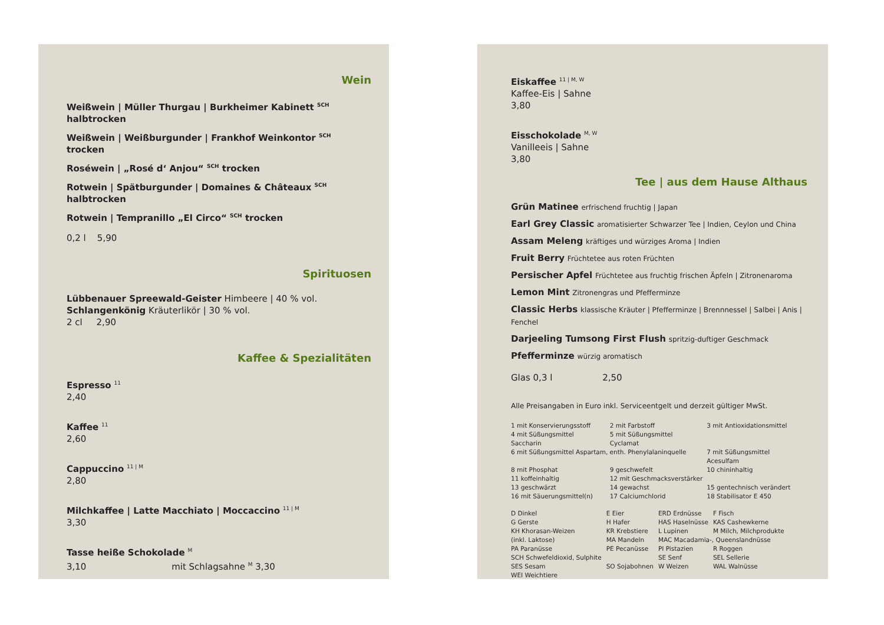Wein
Weißwein | Müller Thurgau | Burkheimer Kabinett <sup>SCH</sup> halbtrocken
Weißwein | Weißburgunder | Frankhof Weinkontor <sup>SCH</sup> trocken
Roséwein | „Rosé d‘ Anjou“ <sup>SCH</sup> trocken
Rotwein | Spätburgunder | Domaines & Châteaux <sup>SCH</sup> halbtrocken
Rotwein | Tempranillo „El Circo“ <sup>SCH</sup> trocken
0,2 l 5,90
Spirituosen
Lübbenauer Spreewald-Geister Himbeere | 40 % vol.
Schlangenkönig Kräuterlikör | 30 % vol.
2 cl 2,90
Kaffee & Spezialitäten
Espresso <sup>11</sup>
2,40
Kaffee <sup>11</sup>
2,60
Cappuccino <sup>11 | M</sup>
2,80
Milchkaffee | Latte Macchiato | Moccaccino <sup>11 | M</sup>
3,30
Tasse heiße Schokolade <sup>M</sup>
3,10 mit Schlagsahne <sup>M</sup> 3,30
Eiskaffee <sup>11 | M, W</sup>
Kaffee-Eis | Sahne
3,80
Eisschokolade <sup>M, W</sup>
Vanilleeis | Sahne
3,80
Tee | aus dem Hause Althaus
Grün Matinee erfrischend fruchtig | Japan
Earl Grey Classic aromatisierter Schwarzer Tee | Indien, Ceylon und China
Assam Meleng kräftiges und würziges Aroma | Indien
Fruit Berry Früchtetee aus roten Früchten
Persischer Apfel Früchtetee aus fruchtig frischen Äpfeln | Zitronenaroma
Lemon Mint Zitronengras und Pfefferminze
Classic Herbs klassische Kräuter | Pfefferminze | Brennnessel | Salbei | Anis | Fenchel
Darjeeling Tumsong First Flush spritzig-duftiger Geschmack
Pfefferminze würzig aromatisch
Glas 0,3 l 2,50
Alle Preisangaben in Euro inkl. Serviceentgelt und derzeit gültiger MwSt.
| 1 mit Konservierungsstoff | 2 mit Farbstoff | 3 mit Antioxidationsmittel |
| 4 mit Süßungsmittel Saccharin | 5 mit Süßungsmittel Cyclamat | |
| 6 mit Süßungsmittel Aspartam, enth. Phenylalaninquelle | | 7 mit Süßungsmittel Acesulfam |
| 8 mit Phosphat | 9 geschwefelt | 10 chininhaltig |
| 11 koffeinhaltig | 12 mit Geschmacksverstärker | |
| 13 geschwärzt | 14 gewachst | 15 gentechnisch verändert |
| 16 mit Säuerungsmittel(n) | 17 Calciumchlorid | 18 Stabilisator E 450 |
| D Dinkel | E Eier | ERD Erdnüsse | F Fisch |
| G Gerste | H Hafer | HAS Haselnüsse | KAS Cashewkerne |
| KH Khorasan-Weizen | KR Krebstiere | L Lupinen | M Milch, Milchprodukte |
| (inkl. Laktose) | MA Mandeln | MAC Macadamia-, Queenslandnüsse | |
| PA Paranüsse | PE Pecanüsse | PI Pistazien | R Roggen |
| SCH Schwefeldioxid, Sulphite | | SE Senf | SEL Sellerie |
| SES Sesam | SO Sojabohnen | W Weizen | WAL Walnüsse |
| WEI Weichtiere | | | |